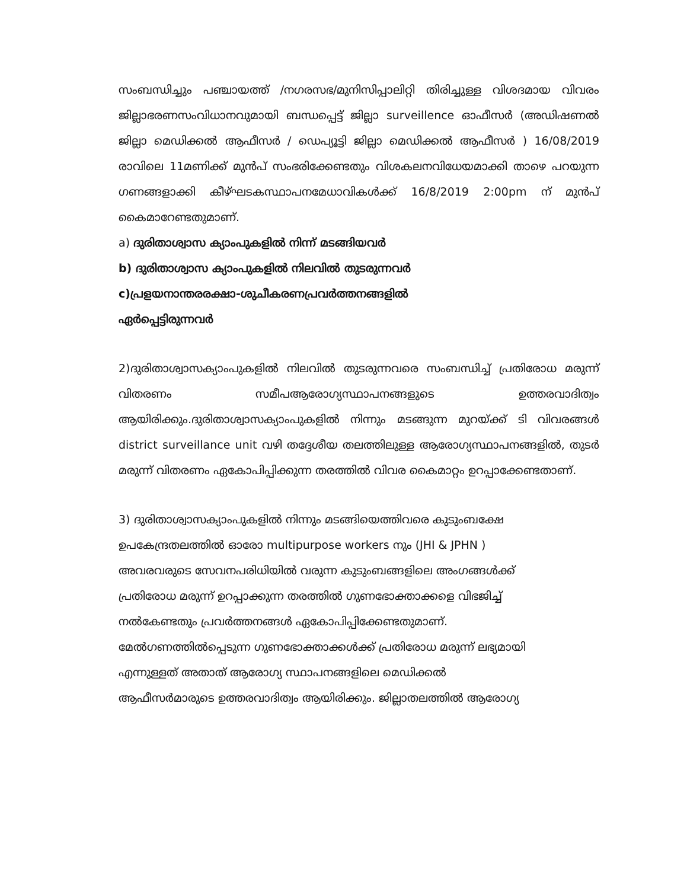സംബന്ധിച്ചും പഞ്ചായത്ത് /നഗരസഭ/മുനിസിപ്പാലിറ്റി തിരിച്ചുള്ള വിശദമായ വിവരം ജില്ലാഭരണസംവിധാനവുമായി ബന്ധപ്പെട്ട് ജില്ലാ surveillence ഓഫീസർ (അഡിഷണൽ ജില്ലാ മെഡിക്കൽ ആഫീസർ / ഡെപ്യൂട്ടി ജില്ലാ മെഡിക്കൽ ആഫീസർ ) 16/08/2019 രാവിലെ 11മണിക്ക് മുൻപ് സംഭരിക്കേണ്ടതും വിശകലനവിധേയമാക്കി താഴെ പറയുന്ന ഗണങ്ങളാക്കി കീഴ്ഘടകസ്ഥാപനമേധാവികൾക്ക് 16/8/2019 2:00pm ന് മുൻപ് കൈമാറേണ്ടതുമാണ്.
a) ദുരിതാശ്വാസ ക്യാംപുകളിൽ നിന്ന് മടങ്ങിയവർ
b) ദുരിതാശ്വാസ ക്യാംപുകളിൽ നിലവിൽ തുടരുന്നവർ
c)പ്രളയനാന്തരരക്ഷാ-ശുചീകരണപ്രവർത്തനങ്ങളിൽ
ഏർപ്പെട്ടിരുന്നവർ
2)ദുരിതാശ്വാസക്യാംപുകളിൽ നിലവിൽ തുടരുന്നവരെ സംബന്ധിച്ച് പ്രതിരോധ മരുന്ന് വിതരണം സമീപആരോഗ്യസ്ഥാപനങ്ങളുടെ ഉത്തരവാദിത്വം ആയിരിക്കും.ദുരിതാശ്വാസക്യാംപുകളിൽ നിന്നും മടങ്ങുന്ന മുറയ്ക്ക് ടി വിവരങ്ങൾ district surveillance unit വഴി തദ്ദേശീയ തലത്തിലുള്ള ആരോഗ്യസ്ഥാപനങ്ങളിൽ, തുടർ മരുന്ന് വിതരണം ഏകോപിപ്പിക്കുന്ന തരത്തിൽ വിവര കൈമാറ്റം ഉറപ്പാക്കേണ്ടതാണ്.
3) ദുരിതാശ്വാസക്യാംപുകളിൽ നിന്നും മടങ്ങിയെത്തിവരെ കുടുംബക്ഷേ
ഉപകേന്ദ്രതലത്തിൽ ഓരോ multipurpose workers നും (JHI & JPHN )
അവരവരുടെ സേവനപരിധിയിൽ വരുന്ന കുടുംബങ്ങളിലെ അംഗങ്ങൾക്ക്
പ്രതിരോധ മരുന്ന് ഉറപ്പാക്കുന്ന തരത്തിൽ ഗുണഭോക്താക്കളെ വിഭജിച്ച്
നൽകേണ്ടതും പ്രവർത്തനങ്ങൾ ഏകോപിപ്പിക്കേണ്ടതുമാണ്.
മേൽഗണത്തിൽപ്പെടുന്ന ഗുണഭോക്താക്കൾക്ക് പ്രതിരോധ മരുന്ന് ലഭ്യമായി
എന്നുള്ളത് അതാത് ആരോഗ്യ സ്ഥാപനങ്ങളിലെ മെഡിക്കൽ
ആഫീസർമാരുടെ ഉത്തരവാദിത്വം ആയിരിക്കും. ജില്ലാതലത്തിൽ ആരോഗ്യ